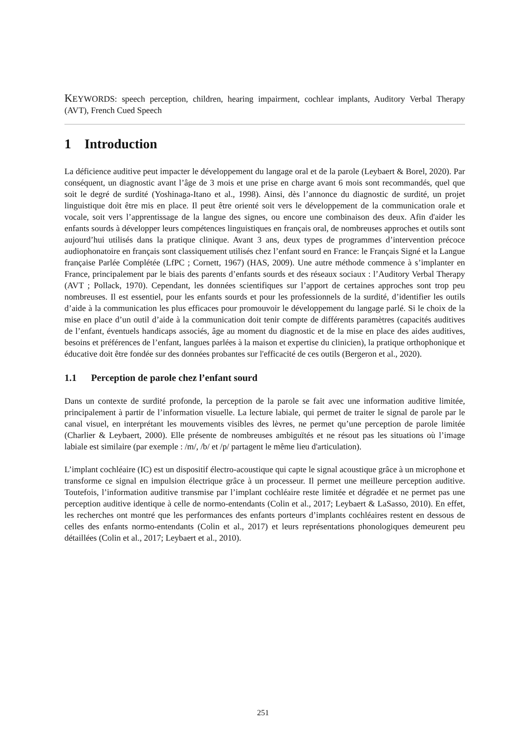KEYWORDS: speech perception, children, hearing impairment, cochlear implants, Auditory Verbal Therapy (AVT), French Cued Speech
1 Introduction
La déficience auditive peut impacter le développement du langage oral et de la parole (Leybaert & Borel, 2020). Par conséquent, un diagnostic avant l’âge de 3 mois et une prise en charge avant 6 mois sont recommandés, quel que soit le degré de surdité (Yoshinaga-Itano et al., 1998). Ainsi, dès l’annonce du diagnostic de surdité, un projet linguistique doit être mis en place. Il peut être orienté soit vers le développement de la communication orale et vocale, soit vers l’apprentissage de la langue des signes, ou encore une combinaison des deux. Afin d'aider les enfants sourds à développer leurs compétences linguistiques en français oral, de nombreuses approches et outils sont aujourd’hui utilisés dans la pratique clinique. Avant 3 ans, deux types de programmes d’intervention précoce audiophonatoire en français sont classiquement utilisés chez l’enfant sourd en France: le Français Signé et la Langue française Parlée Complétée (LfPC ; Cornett, 1967) (HAS, 2009). Une autre méthode commence à s’implanter en France, principalement par le biais des parents d’enfants sourds et des réseaux sociaux : l’Auditory Verbal Therapy (AVT ; Pollack, 1970). Cependant, les données scientifiques sur l’apport de certaines approches sont trop peu nombreuses. Il est essentiel, pour les enfants sourds et pour les professionnels de la surdité, d’identifier les outils d’aide à la communication les plus efficaces pour promouvoir le développement du langage parlé. Si le choix de la mise en place d’un outil d’aide à la communication doit tenir compte de différents paramètres (capacités auditives de l’enfant, éventuels handicaps associés, âge au moment du diagnostic et de la mise en place des aides auditives, besoins et préférences de l’enfant, langues parlées à la maison et expertise du clinicien), la pratique orthophonique et éducative doit être fondée sur des données probantes sur l'efficacité de ces outils (Bergeron et al., 2020).
1.1 Perception de parole chez l’enfant sourd
Dans un contexte de surdité profonde, la perception de la parole se fait avec une information auditive limitée, principalement à partir de l’information visuelle. La lecture labiale, qui permet de traiter le signal de parole par le canal visuel, en interprétant les mouvements visibles des lèvres, ne permet qu’une perception de parole limitée (Charlier & Leybaert, 2000). Elle présente de nombreuses ambiguïtés et ne résout pas les situations où l’image labiale est similaire (par exemple : /m/, /b/ et /p/ partagent le même lieu d'articulation).
L’implant cochléaire (IC) est un dispositif électro-acoustique qui capte le signal acoustique grâce à un microphone et transforme ce signal en impulsion électrique grâce à un processeur. Il permet une meilleure perception auditive. Toutefois, l’information auditive transmise par l’implant cochléaire reste limitée et dégradée et ne permet pas une perception auditive identique à celle de normo-entendants (Colin et al., 2017; Leybaert & LaSasso, 2010). En effet, les recherches ont montré que les performances des enfants porteurs d’implants cochléaires restent en dessous de celles des enfants normo-entendants (Colin et al., 2017) et leurs représentations phonologiques demeurent peu détaillées (Colin et al., 2017; Leybaert et al., 2010).
251